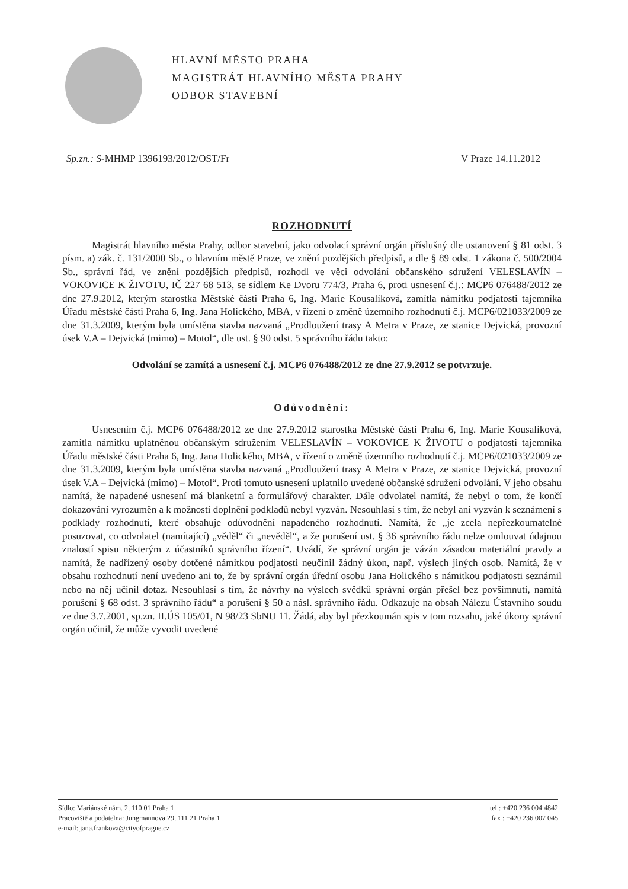HLAVNÍ MĚSTO PRAHA
MAGISTRÁT HLAVNÍHO MĚSTA PRAHY
ODBOR STAVEBNÍ
Sp.zn.: S-MHMP 1396193/2012/OST/Fr V Praze 14.11.2012
ROZHODNUTÍ
Magistrát hlavního města Prahy, odbor stavební, jako odvolací správní orgán příslušný dle ustanovení § 81 odst. 3 písm. a) zák. č. 131/2000 Sb., o hlavním městě Praze, ve znění pozdějších předpisů, a dle § 89 odst. 1 zákona č. 500/2004 Sb., správní řád, ve znění pozdějších předpisů, rozhodl ve věci odvolání občanského sdružení VELESLAVÍN – VOKOVICE K ŽIVOTU, IČ 227 68 513, se sídlem Ke Dvoru 774/3, Praha 6, proti usnesení č.j.: MCP6 076488/2012 ze dne 27.9.2012, kterým starostka Městské části Praha 6, Ing. Marie Kousalíková, zamítla námitku podjatosti tajemníka Úřadu městské části Praha 6, Ing. Jana Holického, MBA, v řízení o změně územního rozhodnutí č.j. MCP6/021033/2009 ze dne 31.3.2009, kterým byla umístěna stavba nazvaná „Prodloužení trasy A Metra v Praze, ze stanice Dejvická, provozní úsek V.A – Dejvická (mimo) – Motol“, dle ust. § 90 odst. 5 správního řádu takto:
Odvolání se zamítá a usnesení č.j. MCP6 076488/2012 ze dne 27.9.2012 se potvrzuje.
Odůvodnění:
Usnesením č.j. MCP6 076488/2012 ze dne 27.9.2012 starostka Městské části Praha 6, Ing. Marie Kousalíková, zamítla námitku uplatněnou občanským sdružením VELESLAVÍN – VOKOVICE K ŽIVOTU o podjatosti tajemníka Úřadu městské části Praha 6, Ing. Jana Holického, MBA, v řízení o změně územního rozhodnutí č.j. MCP6/021033/2009 ze dne 31.3.2009, kterým byla umístěna stavba nazvaná „Prodloužení trasy A Metra v Praze, ze stanice Dejvická, provozní úsek V.A – Dejvická (mimo) – Motol“. Proti tomuto usnesení uplatnilo uvedené občanské sdružení odvolání. V jeho obsahu namítá, že napadené usnesení má blanketní a formulářový charakter. Dále odvolatel namítá, že nebyl o tom, že končí dokazování vyrozuměn a k možnosti doplnění podkladů nebyl vyzván. Nesouhlasí s tím, že nebyl ani vyzván k seznámení s podklady rozhodnutí, které obsahuje odůvodnění napadeného rozhodnutí. Namítá, že „je zcela nepřezkoumatelné posuzovat, co odvolatel (namítající) „věděl“ či „nevěděl“, a že porušení ust. § 36 správního řádu nelze omlouvat údajnou znalostí spisu některým z účastníků správního řízení“. Uvádí, že správní orgán je vázán zásadou materiální pravdy a namítá, že nadřízený osoby dotčené námitkou podjatosti neučinil žádný úkon, např. výslech jiných osob. Namítá, že v obsahu rozhodnutí není uvedeno ani to, že by správní orgán úřední osobu Jana Holického s námitkou podjatosti seznámil nebo na něj učinil dotaz. Nesouhlasí s tím, že návrhy na výslech svědků správní orgán přešel bez povšimnutí, namítá porušení § 68 odst. 3 správního řádu“ a porušení § 50 a násl. správního řádu. Odkazuje na obsah Nálezu Ústavního soudu ze dne 3.7.2001, sp.zn. II.ÚS 105/01, N 98/23 SbNU 11. Žádá, aby byl přezkoumán spis v tom rozsahu, jaké úkony správní orgán učinil, že může vyvodit uvedené
Sídlo: Mariánské nám. 2, 110 01 Praha 1
Pracoviště a podatelna: Jungmannova 29, 111 21 Praha 1
e-mail: jana.frankova@cityofprague.cz
tel.: +420 236 004 4842
fax : +420 236 007 045